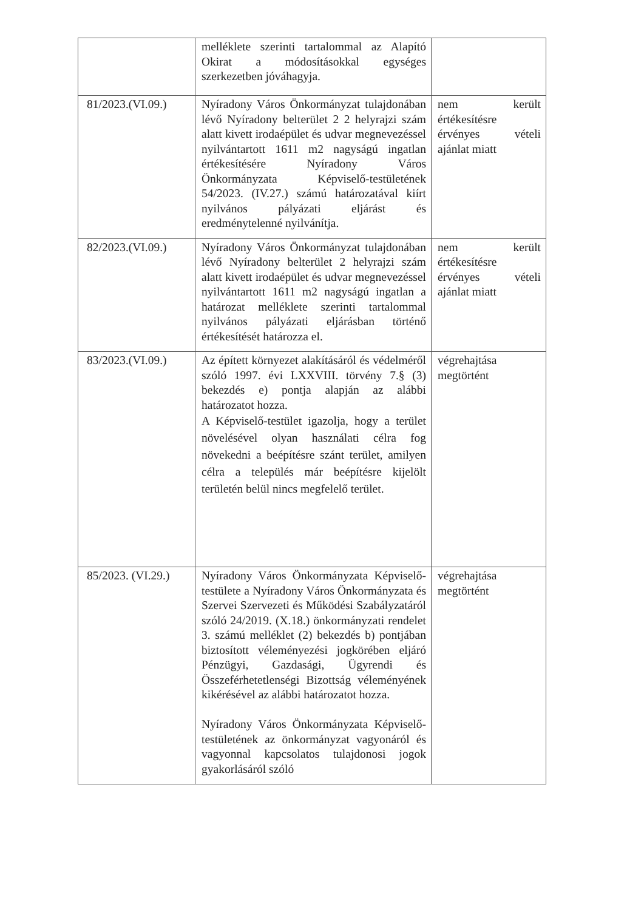| | melléklete szerinti tartalommal az Alapító Okirat a módosításokkal egységes szerkezetben jóváhagyja. | |
| 81/2023.(VI.09.) | Nyíradony Város Önkormányzat tulajdonában lévő Nyíradony belterület 2 2 helyrajzi szám alatt kivett irodaépület és udvar megnevezéssel nyilvántartott 1611 m2 nagyságú ingatlan értékesítésére Nyíradony Város Önkormányzata Képviselő-testületének 54/2023. (IV.27.) számú határozatával kiírt nyilvános pályázati eljárást és eredménytelenné nyilvánítja. | nem került értékesítésre érvényes vételi ajánlat miatt |
| 82/2023.(VI.09.) | Nyíradony Város Önkormányzat tulajdonában lévő Nyíradony belterület 2 helyrajzi szám alatt kivett irodaépület és udvar megnevezéssel nyilvántartott 1611 m2 nagyságú ingatlan a határozat melléklete szerinti tartalommal nyilvános pályázati eljárásban történő értékesítését határozza el. | nem került értékesítésre érvényes vételi ajánlat miatt |
| 83/2023.(VI.09.) | Az épített környezet alakításáról és védelméről szóló 1997. évi LXXVIII. törvény 7.§ (3) bekezdés e) pontja alapján az alábbi határozatot hozza. A Képviselő-testület igazolja, hogy a terület növelésével olyan használati célra fog növekedni a beépítésre szánt terület, amilyen célra a település már beépítésre kijelölt területén belül nincs megfelelő terület. | végrehajtása megtörtént |
| 85/2023. (VI.29.) | Nyíradony Város Önkormányzata Képviselő-testülete a Nyíradony Város Önkormányzata és Szervei Szervezeti és Működési Szabályzatáról szóló 24/2019. (X.18.) önkormányzati rendelet 3. számú melléklet (2) bekezdés b) pontjában biztosított véleményezési jogkörében eljáró Pénzügyi, Gazdasági, Ügyrendi és Összeférhetetlenségi Bizottság véleményének kikérésével az alábbi határozatot hozza. Nyíradony Város Önkormányzata Képviselő-testületének az önkormányzat vagyonáról és vagyonnal kapcsolatos tulajdonosi jogok gyakorlásáról szóló | végrehajtása megtörtént |